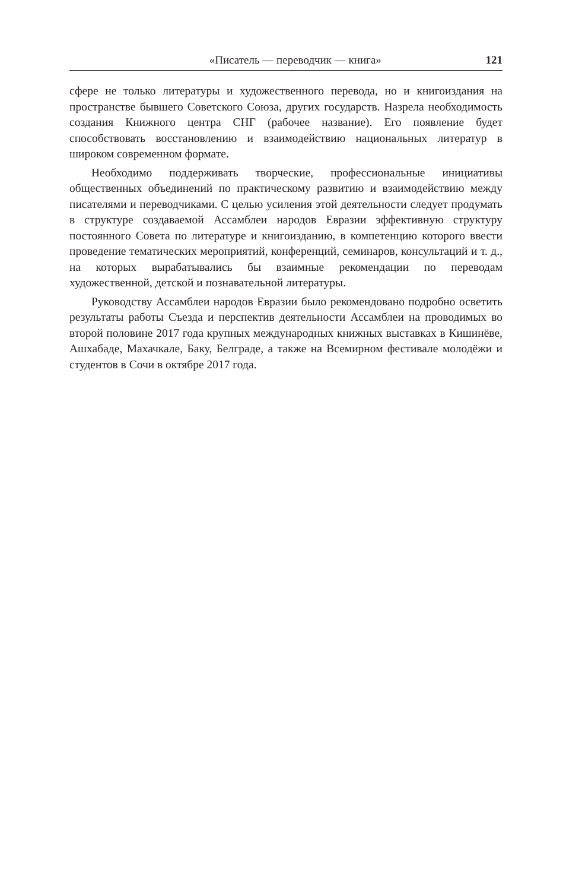«Писатель — переводчик — книга» 121
сфере не только литературы и художественного перевода, но и книгоиздания на пространстве бывшего Советского Союза, других государств. Назрела необходимость создания Книжного центра СНГ (рабочее название). Его появление будет способствовать восстановлению и взаимодействию национальных литератур в широком современном формате.
Необходимо поддерживать творческие, профессиональные инициативы общественных объединений по практическому развитию и взаимодействию между писателями и переводчиками. С целью усиления этой деятельности следует продумать в структуре создаваемой Ассамблеи народов Евразии эффективную структуру постоянного Совета по литературе и книгоизданию, в компетенцию которого ввести проведение тематических мероприятий, конференций, семинаров, консультаций и т. д., на которых вырабатывались бы взаимные рекомендации по переводам художественной, детской и познавательной литературы.
Руководству Ассамблеи народов Евразии было рекомендовано подробно осветить результаты работы Съезда и перспектив деятельности Ассамблеи на проводимых во второй половине 2017 года крупных международных книжных выставках в Кишинёве, Ашхабаде, Махачкале, Баку, Белграде, а также на Всемирном фестивале молодёжи и студентов в Сочи в октябре 2017 года.